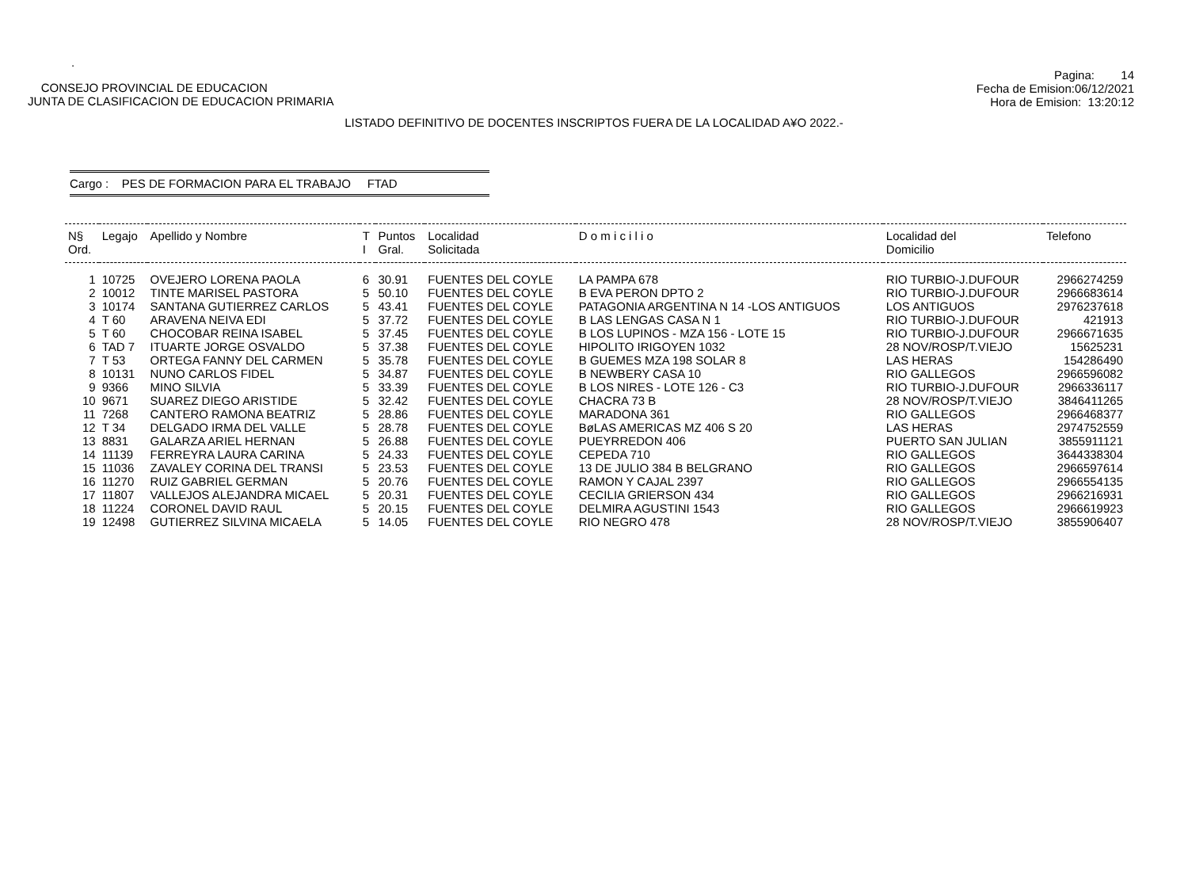.
CONSEJO PROVINCIAL DE EDUCACION
JUNTA DE CLASIFICACION DE EDUCACION PRIMARIA
Pagina: 14
Fecha de Emision:06/12/2021
Hora de Emision: 13:20:12
LISTADO DEFINITIVO DE DOCENTES INSCRIPTOS FUERA DE LA LOCALIDAD A¥O 2022.-
Cargo : PES DE FORMACION PARA EL TRABAJO FTAD
| N§ Ord. | Legajo | Apellido y Nombre | T I | Puntos Gral. | Localidad Solicitada | D o m i c i l i o | Localidad del Domicilio | Telefono |
| --- | --- | --- | --- | --- | --- | --- | --- | --- |
| 1 | 10725 | OVEJERO LORENA PAOLA | 6 | 30.91 | FUENTES DEL COYLE | LA PAMPA 678 | RIO TURBIO-J.DUFOUR | 2966274259 |
| 2 | 10012 | TINTE MARISEL PASTORA | 5 | 50.10 | FUENTES DEL COYLE | B EVA PERON DPTO 2 | RIO TURBIO-J.DUFOUR | 2966683614 |
| 3 | 10174 | SANTANA GUTIERREZ CARLOS | 5 | 43.41 | FUENTES DEL COYLE | PATAGONIA ARGENTINA N 14 -LOS ANTIGUOS | LOS ANTIGUOS | 2976237618 |
| 4 | T 60 | ARAVENA NEIVA EDI | 5 | 37.72 | FUENTES DEL COYLE | B LAS LENGAS CASA N 1 | RIO TURBIO-J.DUFOUR | 421913 |
| 5 | T 60 | CHOCOBAR REINA ISABEL | 5 | 37.45 | FUENTES DEL COYLE | B LOS LUPINOS - MZA 156 - LOTE 15 | RIO TURBIO-J.DUFOUR | 2966671635 |
| 6 | TAD 7 | ITUARTE JORGE OSVALDO | 5 | 37.38 | FUENTES DEL COYLE | HIPOLITO IRIGOYEN 1032 | 28 NOV/ROSP/T.VIEJO | 15625231 |
| 7 | T 53 | ORTEGA FANNY DEL CARMEN | 5 | 35.78 | FUENTES DEL COYLE | B GUEMES MZA 198 SOLAR 8 | LAS HERAS | 154286490 |
| 8 | 10131 | NUNO CARLOS FIDEL | 5 | 34.87 | FUENTES DEL COYLE | B NEWBERY CASA 10 | RIO GALLEGOS | 2966596082 |
| 9 | 9366 | MINO SILVIA | 5 | 33.39 | FUENTES DEL COYLE | B LOS NIRES - LOTE 126 - C3 | RIO TURBIO-J.DUFOUR | 2966336117 |
| 10 | 9671 | SUAREZ DIEGO ARISTIDE | 5 | 32.42 | FUENTES DEL COYLE | CHACRA 73 B | 28 NOV/ROSP/T.VIEJO | 3846411265 |
| 11 | 7268 | CANTERO RAMONA BEATRIZ | 5 | 28.86 | FUENTES DEL COYLE | MARADONA 361 | RIO GALLEGOS | 2966468377 |
| 12 | T 34 | DELGADO IRMA DEL VALLE | 5 | 28.78 | FUENTES DEL COYLE | BøLAS AMERICAS MZ 406 S 20 | LAS HERAS | 2974752559 |
| 13 | 8831 | GALARZA ARIEL HERNAN | 5 | 26.88 | FUENTES DEL COYLE | PUEYRREDON 406 | PUERTO SAN JULIAN | 3855911121 |
| 14 | 11139 | FERREYRA LAURA CARINA | 5 | 24.33 | FUENTES DEL COYLE | CEPEDA 710 | RIO GALLEGOS | 3644338304 |
| 15 | 11036 | ZAVALEY CORINA DEL TRANSI | 5 | 23.53 | FUENTES DEL COYLE | 13 DE JULIO 384 B BELGRANO | RIO GALLEGOS | 2966597614 |
| 16 | 11270 | RUIZ GABRIEL GERMAN | 5 | 20.76 | FUENTES DEL COYLE | RAMON Y CAJAL 2397 | RIO GALLEGOS | 2966554135 |
| 17 | 11807 | VALLEJOS ALEJANDRA MICAEL | 5 | 20.31 | FUENTES DEL COYLE | CECILIA GRIERSON 434 | RIO GALLEGOS | 2966216931 |
| 18 | 11224 | CORONEL DAVID RAUL | 5 | 20.15 | FUENTES DEL COYLE | DELMIRA AGUSTINI 1543 | RIO GALLEGOS | 2966619923 |
| 19 | 12498 | GUTIERREZ SILVINA MICAELA | 5 | 14.05 | FUENTES DEL COYLE | RIO NEGRO 478 | 28 NOV/ROSP/T.VIEJO | 3855906407 |